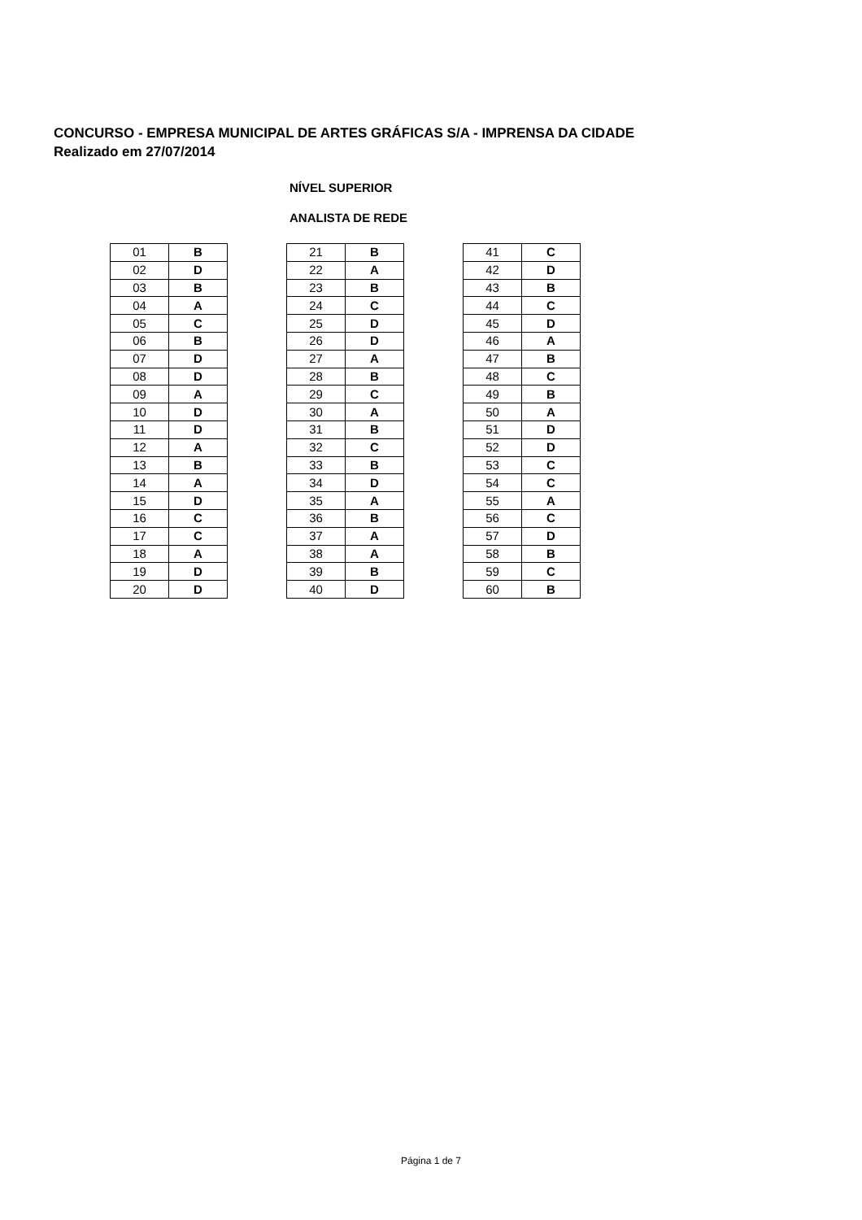CONCURSO - EMPRESA MUNICIPAL DE ARTES GRÁFICAS S/A - IMPRENSA DA CIDADE
Realizado em 27/07/2014
NÍVEL SUPERIOR
ANALISTA DE REDE
| 01 | B |
| 02 | D |
| 03 | B |
| 04 | A |
| 05 | C |
| 06 | B |
| 07 | D |
| 08 | D |
| 09 | A |
| 10 | D |
| 11 | D |
| 12 | A |
| 13 | B |
| 14 | A |
| 15 | D |
| 16 | C |
| 17 | C |
| 18 | A |
| 19 | D |
| 20 | D |
| 21 | B |
| 22 | A |
| 23 | B |
| 24 | C |
| 25 | D |
| 26 | D |
| 27 | A |
| 28 | B |
| 29 | C |
| 30 | A |
| 31 | B |
| 32 | C |
| 33 | B |
| 34 | D |
| 35 | A |
| 36 | B |
| 37 | A |
| 38 | A |
| 39 | B |
| 40 | D |
| 41 | C |
| 42 | D |
| 43 | B |
| 44 | C |
| 45 | D |
| 46 | A |
| 47 | B |
| 48 | C |
| 49 | B |
| 50 | A |
| 51 | D |
| 52 | D |
| 53 | C |
| 54 | C |
| 55 | A |
| 56 | C |
| 57 | D |
| 58 | B |
| 59 | C |
| 60 | B |
Página 1 de 7